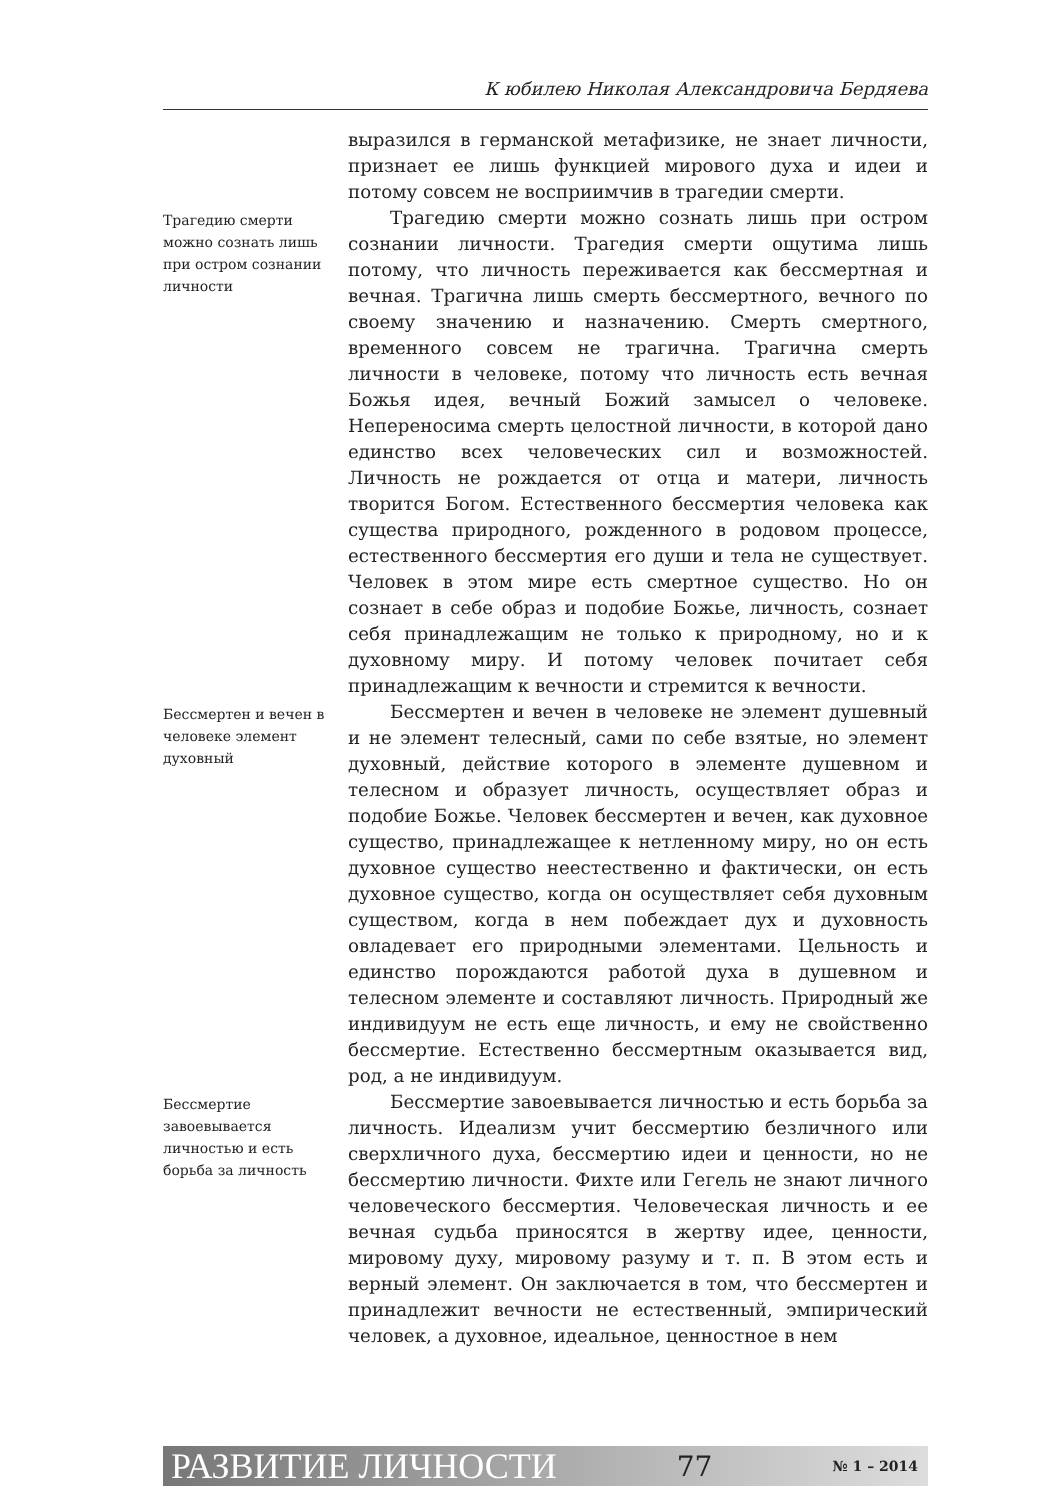К юбилею Николая Александровича Бердяева
выразился в германской метафизике, не знает личности, признает ее лишь функцией мирового духа и идеи и потому совсем не восприимчив в трагедии смерти.
Трагедию смерти можно сознать лишь при остром сознании личности
Трагедию смерти можно сознать лишь при остром сознании личности. Трагедия смерти ощутима лишь потому, что личность переживается как бессмертная и вечная. Трагична лишь смерть бессмертного, вечного по своему значению и назначению. Смерть смертного, временного совсем не трагична. Трагична смерть личности в человеке, потому что личность есть вечная Божья идея, вечный Божий замысел о человеке. Непереносима смерть целостной личности, в которой дано единство всех человеческих сил и возможностей. Личность не рождается от отца и матери, личность творится Богом. Естественного бессмертия человека как существа природного, рожденного в родовом процессе, естественного бессмертия его души и тела не существует. Человек в этом мире есть смертное существо. Но он сознает в себе образ и подобие Божье, личность, сознает себя принадлежащим не только к природному, но и к духовному миру. И потому человек почитает себя принадлежащим к вечности и стремится к вечности.
Бессмертен и вечен в человеке элемент духовный
Бессмертен и вечен в человеке не элемент душевный и не элемент телесный, сами по себе взятые, но элемент духовный, действие которого в элементе душевном и телесном и образует личность, осуществляет образ и подобие Божье. Человек бессмертен и вечен, как духовное существо, принадлежащее к нетленному миру, но он есть духовное существо неестественно и фактически, он есть духовное существо, когда он осуществляет себя духовным существом, когда в нем побеждает дух и духовность овладевает его природными элементами. Цельность и единство порождаются работой духа в душевном и телесном элементе и составляют личность. Природный же индивидуум не есть еще личность, и ему не свойственно бессмертие. Естественно бессмертным оказывается вид, род, а не индивидуум.
Бессмертие завоевывается личностью и есть борьба за личность
Бессмертие завоевывается личностью и есть борьба за личность. Идеализм учит бессмертию безличного или сверхличного духа, бессмертию идеи и ценности, но не бессмертию личности. Фихте или Гегель не знают личного человеческого бессмертия. Человеческая личность и ее вечная судьба приносятся в жертву идее, ценности, мировому духу, мировому разуму и т. п. В этом есть и верный элемент. Он заключается в том, что бессмертен и принадлежит вечности не естественный, эмпирический человек, а духовное, идеальное, ценностное в нем
РАЗВИТИЕ ЛИЧНОСТИ 77 № 1 – 2014